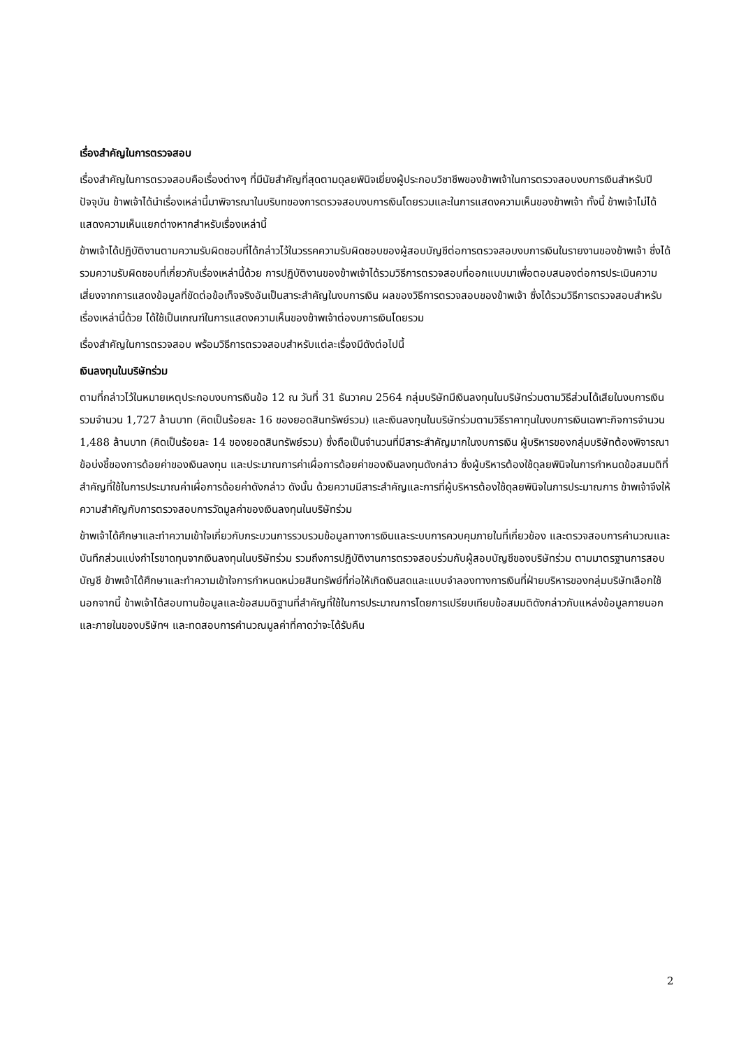เรื่องสำคัญในการตรวจสอบ
เรื่องสำคัญในการตรวจสอบคือเรื่องต่างๆ ที่มีนัยสำคัญที่สุดตามดุลยพินิจเยี่ยงผู้ประกอบวิชาชีพของข้าพเจ้าในการตรวจสอบงบการเงินสำหรับปีปัจจุบัน ข้าพเจ้าได้นำเรื่องเหล่านี้มาพิจารณาในบริบทของการตรวจสอบงบการเงินโดยรวมและในการแสดงความเห็นของข้าพเจ้า ทั้งนี้ ข้าพเจ้าไม่ได้แสดงความเห็นแยกต่างหากสำหรับเรื่องเหล่านี้
ข้าพเจ้าได้ปฏิบัติงานตามความรับผิดชอบที่ได้กล่าวไว้ในวรรคความรับผิดชอบของผู้สอบบัญชีต่อการตรวจสอบงบการเงินในรายงานของข้าพเจ้า ซึ่งได้รวมความรับผิดชอบที่เกี่ยวกับเรื่องเหล่านี้ด้วย การปฏิบัติงานของข้าพเจ้าได้รวมวิธีการตรวจสอบที่ออกแบบมาเพื่อตอบสนองต่อการประเมินความเสี่ยงจากการแสดงข้อมูลที่ขัดต่อข้อเท็จจริงอันเป็นสาระสำคัญในงบการเงิน ผลของวิธีการตรวจสอบของข้าพเจ้า ซึ่งได้รวมวิธีการตรวจสอบสำหรับเรื่องเหล่านี้ด้วย ได้ใช้เป็นเกณฑ์ในการแสดงความเห็นของข้าพเจ้าต่องบการเงินโดยรวม
เรื่องสำคัญในการตรวจสอบ พร้อมวิธีการตรวจสอบสำหรับแต่ละเรื่องมีดังต่อไปนี้
เงินลงทุนในบริษัทร่วม
ตามที่กล่าวไว้ในหมายเหตุประกอบงบการเงินข้อ 12 ณ วันที่ 31 ธันวาคม 2564 กลุ่มบริษัทมีเงินลงทุนในบริษัทร่วมตามวิธีส่วนได้เสียในงบการเงินรวมจำนวน 1,727 ล้านบาท (คิดเป็นร้อยละ 16 ของยอดสินทรัพย์รวม) และเงินลงทุนในบริษัทร่วมตามวิธีราคาทุนในงบการเงินเฉพาะกิจการจำนวน 1,488 ล้านบาท (คิดเป็นร้อยละ 14 ของยอดสินทรัพย์รวม) ซึ่งถือเป็นจำนวนที่มีสาระสำคัญมากในงบการเงิน ผู้บริหารของกลุ่มบริษัทต้องพิจารณาข้อบ่งชี้ของการด้อยค่าของเงินลงทุน และประมาณการค่าเผื่อการด้อยค่าของเงินลงทุนดังกล่าว ซึ่งผู้บริหารต้องใช้ดุลยพินิจในการกำหนดข้อสมมติที่สำคัญที่ใช้ในการประมาณค่าเผื่อการด้อยค่าดังกล่าว ดังนั้น ด้วยความมีสาระสำคัญและการที่ผู้บริหารต้องใช้ดุลยพินิจในการประมาณการ ข้าพเจ้าจึงให้ความสำคัญกับการตรวจสอบการวัดมูลค่าของเงินลงทุนในบริษัทร่วม
ข้าพเจ้าได้ศึกษาและทำความเข้าใจเกี่ยวกับกระบวนการรวบรวมข้อมูลทางการเงินและระบบการควบคุมภายในที่เกี่ยวข้อง และตรวจสอบการคำนวณและบันทึกส่วนแบ่งกำไรขาดทุนจากเงินลงทุนในบริษัทร่วม รวมถึงการปฏิบัติงานการตรวจสอบร่วมกับผู้สอบบัญชีของบริษัทร่วม ตามมาตรฐานการสอบบัญชี ข้าพเจ้าได้ศึกษาและทำความเข้าใจการกำหนดหน่วยสินทรัพย์ที่ก่อให้เกิดเงินสดและแบบจำลองทางการเงินที่ฝ่ายบริหารของกลุ่มบริษัทเลือกใช้ นอกจากนี้ ข้าพเจ้าได้สอบทานข้อมูลและข้อสมมติฐานที่สำคัญที่ใช้ในการประมาณการโดยการเปรียบเทียบข้อสมมติดังกล่าวกับแหล่งข้อมูลภายนอกและภายในของบริษัทฯ และทดสอบการคำนวณมูลค่าที่คาดว่าจะได้รับคืน
2